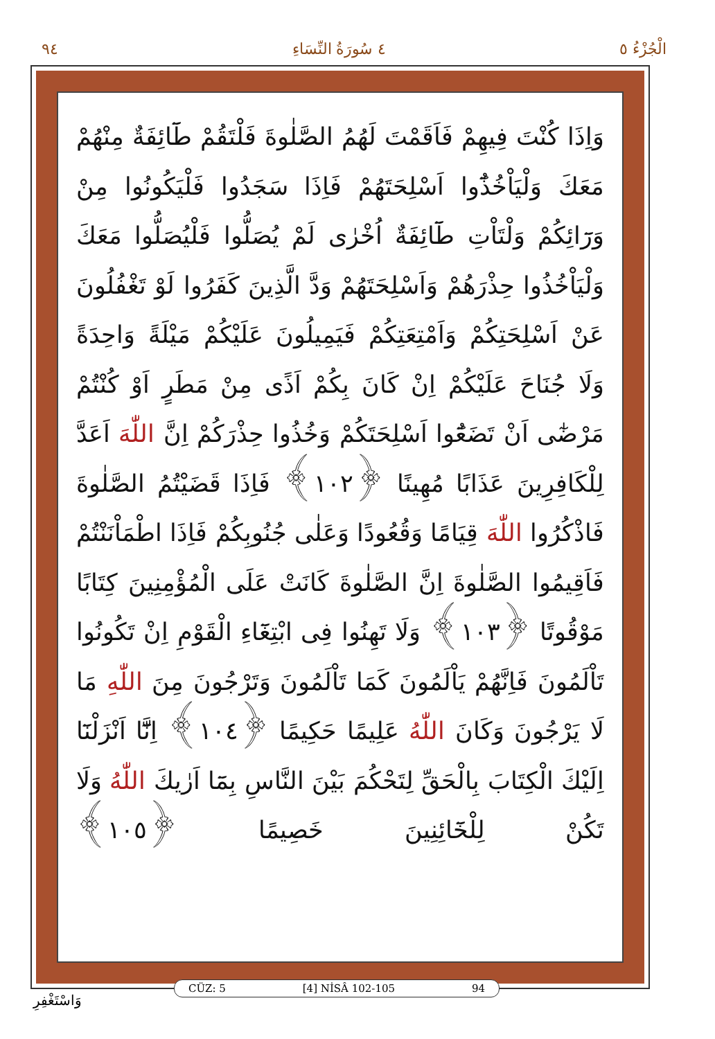٩٤ ٤ سُورَةُ النِّسَاءِ الْجُزْءُ ٥
وَاِذَا كُنْتَ فِيهِمْ فَاَقَمْتَ لَهُمُ الصَّلٰوةَ فَلْتَقُمْ طَٓائِفَةٌ مِنْهُمْ مَعَكَ وَلْيَاْخُذُٓوا اَسْلِحَتَهُمْ فَاِذَا سَجَدُوا فَلْيَكُونُوا مِنْ وَرَٓائِكُمْ وَلْتَاْتِ طَٓائِفَةٌ اُخْرٰى لَمْ يُصَلُّوا فَلْيُصَلُّوا مَعَكَ وَلْيَاْخُذُوا حِذْرَهُمْ وَاَسْلِحَتَهُمْ وَدَّ الَّذِينَ كَفَرُوا لَوْ تَغْفُلُونَ عَنْ اَسْلِحَتِكُمْ وَاَمْتِعَتِكُمْ فَيَمِيلُونَ عَلَيْكُمْ مَيْلَةً وَاحِدَةً وَلَا جُنَاحَ عَلَيْكُمْ اِنْ كَانَ بِكُمْ اَذًى مِنْ مَطَرٍ اَوْ كُنْتُمْ مَرْضٰٓى اَنْ تَضَعُٓوا اَسْلِحَتَكُمْ وَخُذُوا حِذْرَكُمْ اِنَّ اللّٰهَ اَعَدَّ لِلْكَافِرِينَ عَذَابًا مُهِينًا ﴿١٠٢﴾ فَاِذَا قَضَيْتُمُ الصَّلٰوةَ فَاذْكُرُوا اللّٰهَ قِيَامًا وَقُعُودًا وَعَلٰى جُنُوبِكُمْ فَاِذَا اطْمَاْنَنْتُمْ فَاَقِيمُوا الصَّلٰوةَ اِنَّ الصَّلٰوةَ كَانَتْ عَلَى الْمُؤْمِنِينَ كِتَابًا مَوْقُوتًا ﴿١٠٣﴾ وَلَا تَهِنُوا فِى ابْتِغَٓاءِ الْقَوْمِ اِنْ تَكُونُوا تَاْلَمُونَ فَاِنَّهُمْ يَاْلَمُونَ كَمَا تَاْلَمُونَ وَتَرْجُونَ مِنَ اللّٰهِ مَا لَا يَرْجُونَ وَكَانَ اللّٰهُ عَلِيمًا حَكِيمًا ﴿١٠٤﴾ اِنَّٓا اَنْزَلْنَٓا اِلَيْكَ الْكِتَابَ بِالْحَقِّ لِتَحْكُمَ بَيْنَ النَّاسِ بِمَٓا اَرٰيكَ اللّٰهُ وَلَا تَكُنْ لِلْخَٓائِنِينَ خَصِيمًا ﴿١٠٥﴾
CÜZ: 5 [4] NİSÂ 102-105 94
وَاسْتَغْفِرِ